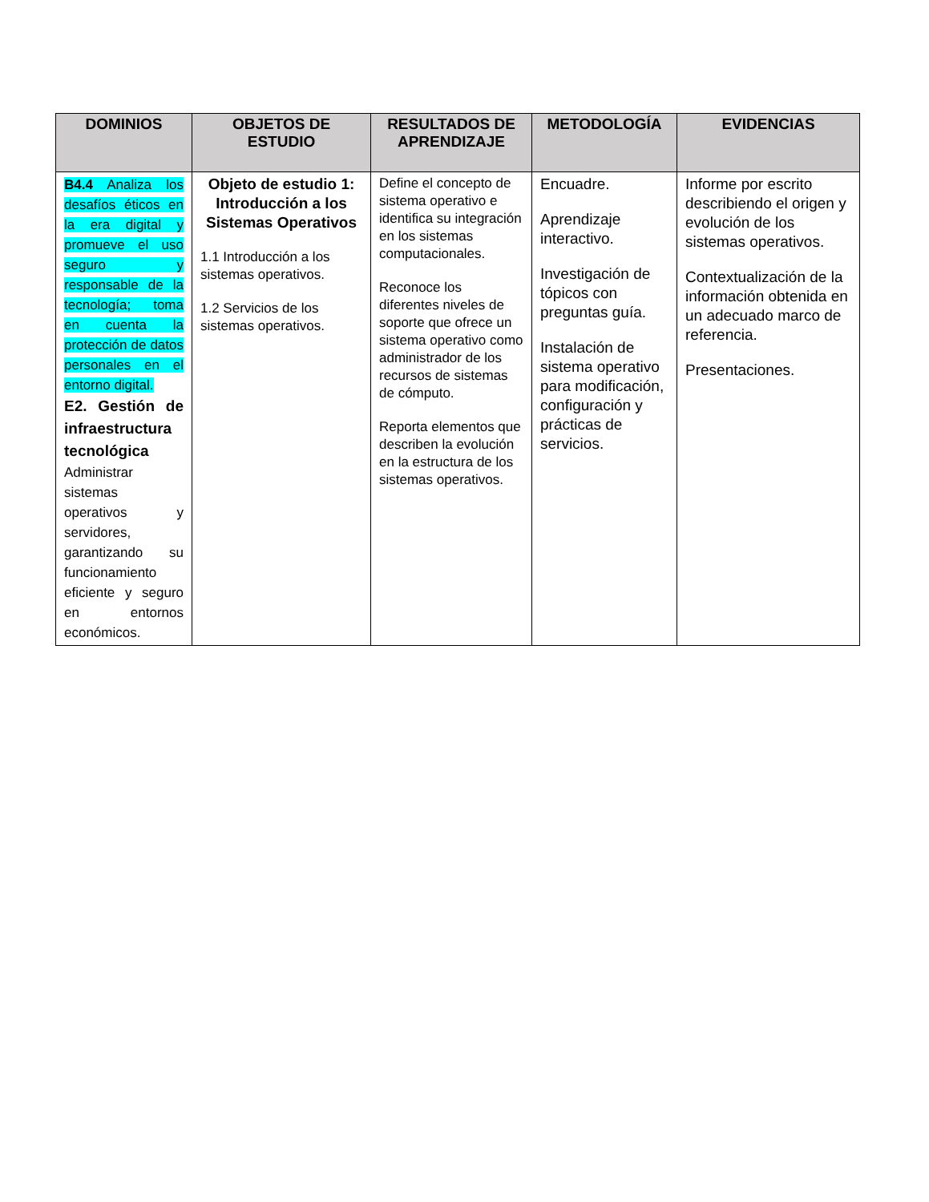| DOMINIOS | OBJETOS DE ESTUDIO | RESULTADOS DE APRENDIZAJE | METODOLOGÍA | EVIDENCIAS |
| --- | --- | --- | --- | --- |
| B4.4 Analiza los desafíos éticos en la era digital y promueve el uso seguro y responsable de la tecnología; toma en cuenta la protección de datos personales en el entorno digital. E2. Gestión de infraestructura tecnológica Administrar sistemas operativos y servidores, garantizando su funcionamiento eficiente y seguro en entornos económicos. | Objeto de estudio 1: Introducción a los Sistemas Operativos 1.1 Introducción a los sistemas operativos. 1.2 Servicios de los sistemas operativos. | Define el concepto de sistema operativo e identifica su integración en los sistemas computacionales. Reconoce los diferentes niveles de soporte que ofrece un sistema operativo como administrador de los recursos de sistemas de cómputo. Reporta elementos que describen la evolución en la estructura de los sistemas operativos. | Encuadre. Aprendizaje interactivo. Investigación de tópicos con preguntas guía. Instalación de sistema operativo para modificación, configuración y prácticas de servicios. | Informe por escrito describiendo el origen y evolución de los sistemas operativos. Contextualización de la información obtenida en un adecuado marco de referencia. Presentaciones. |